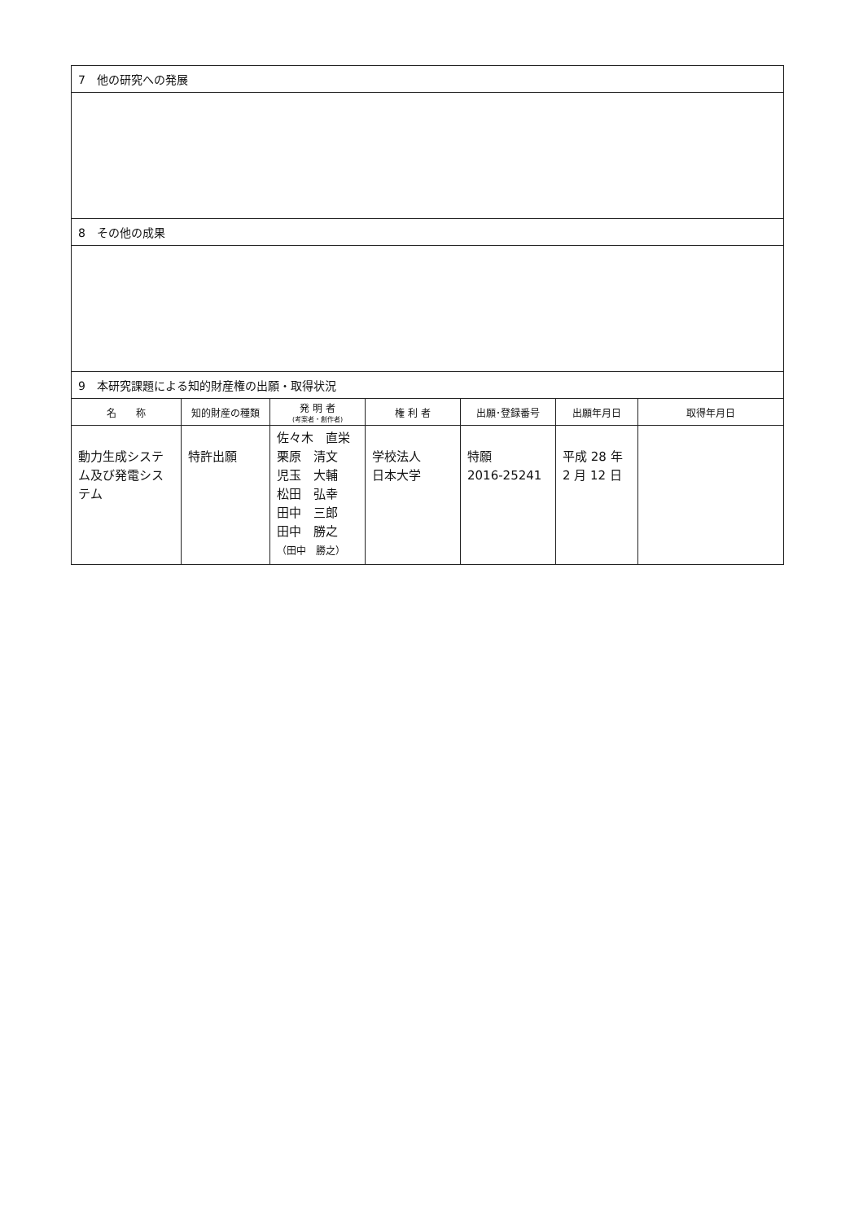| 7 他の研究への発展 |
| 8 その他の成果 |
| 9 本研究課題による知的財産権の出願・取得状況 |
| 名 称 | 知的財産の種類 | 発 明 者 (考案者・創作者) | 権 利 者 | 出願･登録番号 | 出願年月日 | 取得年月日 |
| --- | --- | --- | --- | --- | --- | --- |
| 動力生成システム及び発電システム | 特許出願 | 佐々木 直栄 栗原 清文 児玉 大輔 松田 弘幸 田中 三郎 田中 勝之 （田中 勝之） | 学校法人 日本大学 | 特願 2016-25241 | 平成 28 年 2 月 12 日 | |